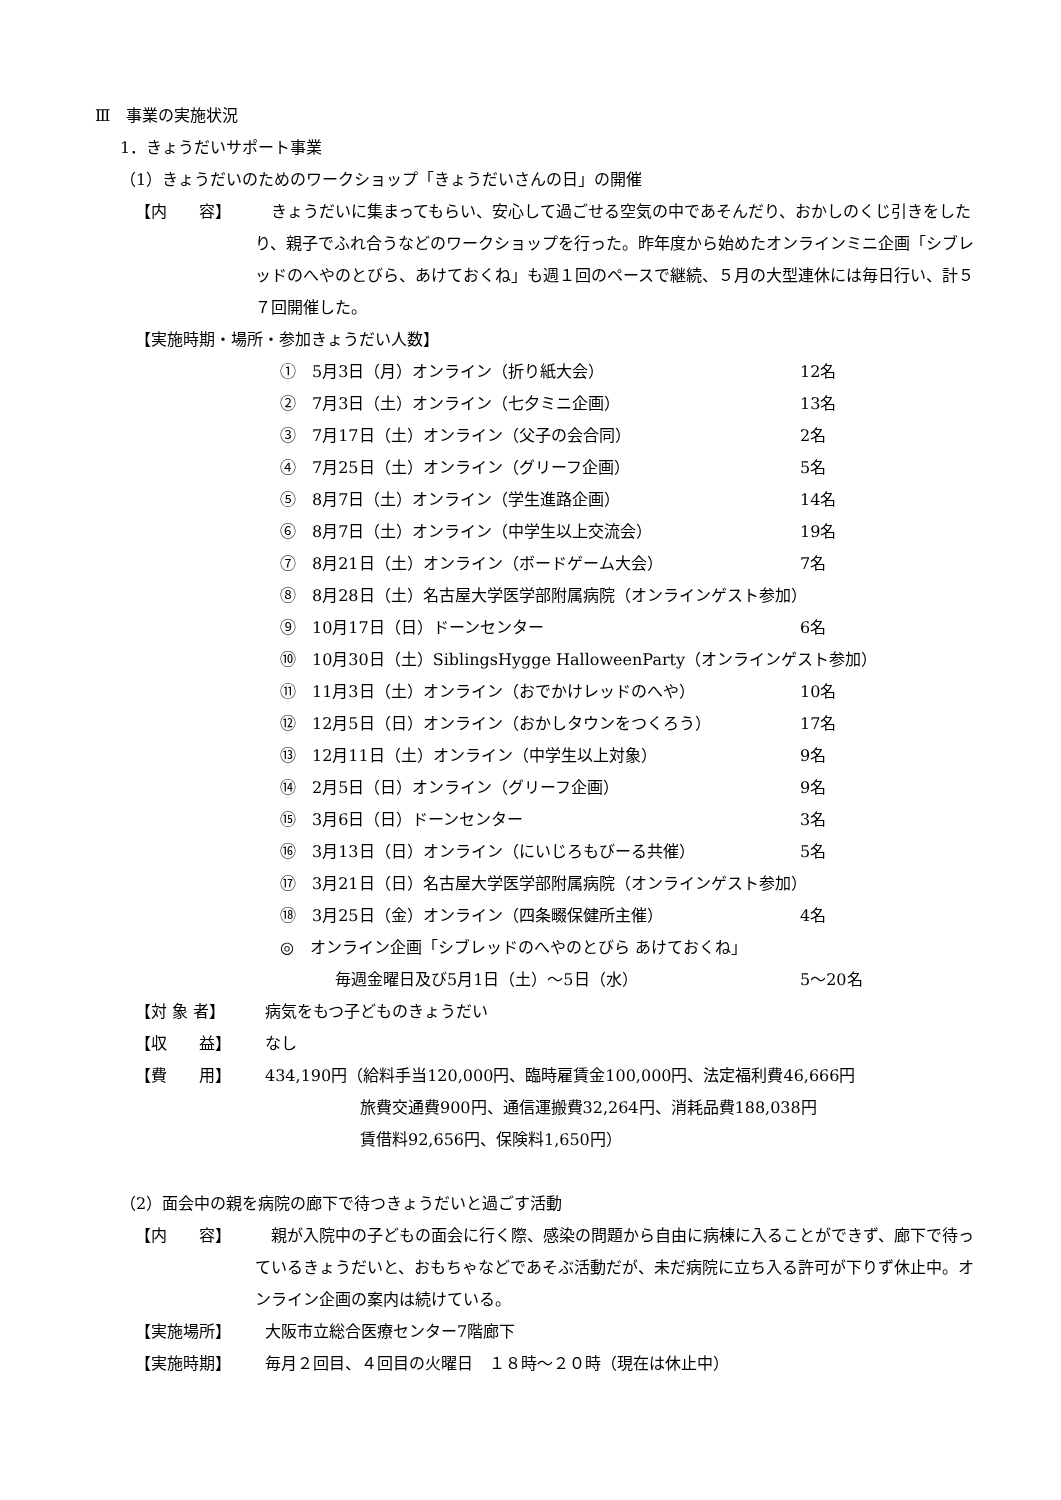Ⅲ　事業の実施状況
1．きょうだいサポート事業
（1）きょうだいのためのワークショップ「きょうだいさんの日」の開催
【内　　容】 　きょうだいに集まってもらい、安心して過ごせる空気の中であそんだり、おかしのくじ引きをしたり、親子でふれ合うなどのワークショップを行った。昨年度から始めたオンラインミニ企画「シブレッドのへやのとびら、あけておくね」も週１回のペースで継続、５月の大型連休には毎日行い、計５７回開催した。
【実施時期・場所・参加きょうだい人数】
①　5月3日（月）オンライン（折り紙大会） 12名
②　7月3日（土）オンライン（七夕ミニ企画） 13名
③　7月17日（土）オンライン（父子の会合同） 2名
④　7月25日（土）オンライン（グリーフ企画） 5名
⑤　8月7日（土）オンライン（学生進路企画） 14名
⑥　8月7日（土）オンライン（中学生以上交流会） 19名
⑦　8月21日（土）オンライン（ボードゲーム大会） 7名
⑧　8月28日（土）名古屋大学医学部附属病院（オンラインゲスト参加）
⑨　10月17日（日）ドーンセンター 6名
⑩　10月30日（土）SiblingsHygge HalloweenParty（オンラインゲスト参加）
⑪　11月3日（土）オンライン（おでかけレッドのへや） 10名
⑫　12月5日（日）オンライン（おかしタウンをつくろう） 17名
⑬　12月11日（土）オンライン（中学生以上対象） 9名
⑭　2月5日（日）オンライン（グリーフ企画） 9名
⑮　3月6日（日）ドーンセンター 3名
⑯　3月13日（日）オンライン（にいじろもびーる共催） 5名
⑰　3月21日（日）名古屋大学医学部附属病院（オンラインゲスト参加）
⑱　3月25日（金）オンライン（四条畷保健所主催） 4名
◎　オンライン企画「シブレッドのへやのとびら あけておくね」
毎週金曜日及び5月1日（土）～5日（水） 5～20名
【対 象 者】 病気をもつ子どものきょうだい
【収　　益】 なし
【費　　用】 434,190円（給料手当120,000円、臨時雇賃金100,000円、法定福利費46,666円
旅費交通費900円、通信運搬費32,264円、消耗品費188,038円
賃借料92,656円、保険料1,650円）
（2）面会中の親を病院の廊下で待つきょうだいと過ごす活動
【内　　容】 　親が入院中の子どもの面会に行く際、感染の問題から自由に病棟に入ることができず、廊下で待っているきょうだいと、おもちゃなどであそぶ活動だが、未だ病院に立ち入る許可が下りず休止中。オンライン企画の案内は続けている。
【実施場所】 大阪市立総合医療センター7階廊下
【実施時期】 毎月２回目、４回目の火曜日　１８時～２０時（現在は休止中）